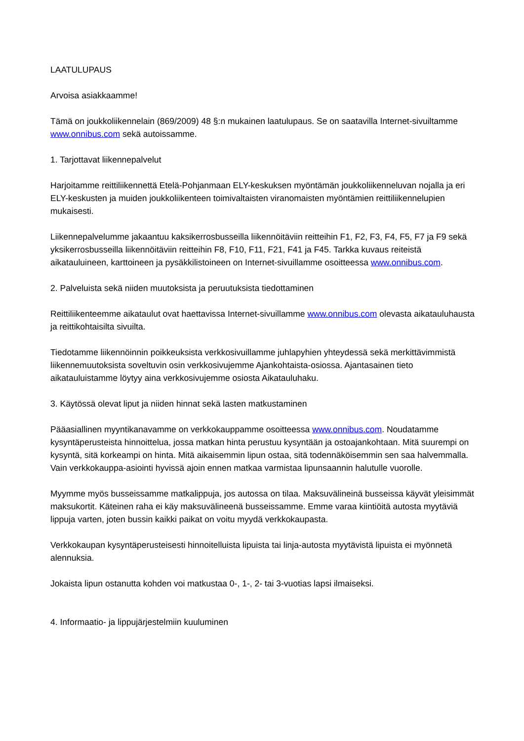LAATULUPAUS
Arvoisa asiakkaamme!
Tämä on joukkoliikennelain (869/2009) 48 §:n mukainen laatulupaus. Se on saatavilla Internet-sivuiltamme www.onnibus.com sekä autoissamme.
1. Tarjottavat liikennepalvelut
Harjoitamme reittiliikennettä Etelä-Pohjanmaan ELY-keskuksen myöntämän joukkoliikenneluvan nojalla ja eri ELY-keskusten ja muiden joukkoliikenteen toimivaltaisten viranomaisten myöntämien reittiliikennelupien mukaisesti.
Liikennepalvelumme jakaantuu kaksikerrosbusseilla liikennöitäviin reitteihin F1, F2, F3, F4, F5, F7 ja F9 sekä yksikerrosbusseilla liikennöitäviin reitteihin F8, F10, F11, F21, F41 ja F45. Tarkka kuvaus reiteistä aikatauluineen, karttoineen ja pysäkkilistoineen on Internet-sivuillamme osoitteessa www.onnibus.com.
2. Palveluista sekä niiden muutoksista ja peruutuksista tiedottaminen
Reittiliikenteemme aikataulut ovat haettavissa Internet-sivuillamme www.onnibus.com olevasta aikatauluhausta ja reittikohtaisilta sivuilta.
Tiedotamme liikennöinnin poikkeuksista verkkosivuillamme juhlapyhien yhteydessä sekä merkittävimmistä liikennemuutoksista soveltuvin osin verkkosivujemme Ajankohtaista-osiossa. Ajantasainen tieto aikatauluistamme löytyy aina verkkosivujemme osiosta Aikatauluhaku.
3. Käytössä olevat liput ja niiden hinnat sekä lasten matkustaminen
Pääasiallinen myyntikanavamme on verkkokauppamme osoitteessa www.onnibus.com. Noudatamme kysyntäperusteista hinnoittelua, jossa matkan hinta perustuu kysyntään ja ostoajankohtaan. Mitä suurempi on kysyntä, sitä korkeampi on hinta. Mitä aikaisemmin lipun ostaa, sitä todennäköisemmin sen saa halvemmalla. Vain verkkokauppa-asiointi hyvissä ajoin ennen matkaa varmistaa lipunsaannin halutulle vuorolle.
Myymme myös busseissamme matkalippuja, jos autossa on tilaa. Maksuvälineinä busseissa käyvät yleisimmät maksukortit. Käteinen raha ei käy maksuvälineenä busseissamme. Emme varaa kiintiöitä autosta myytäviä lippuja varten, joten bussin kaikki paikat on voitu myydä verkkokaupasta.
Verkkokaupan kysyntäperusteisesti hinnoitelluista lipuista tai linja-autosta myytävistä lipuista ei myönnetä alennuksia.
Jokaista lipun ostanutta kohden voi matkustaa 0-, 1-, 2- tai 3-vuotias lapsi ilmaiseksi.
4. Informaatio- ja lippujärjestelmiin kuuluminen